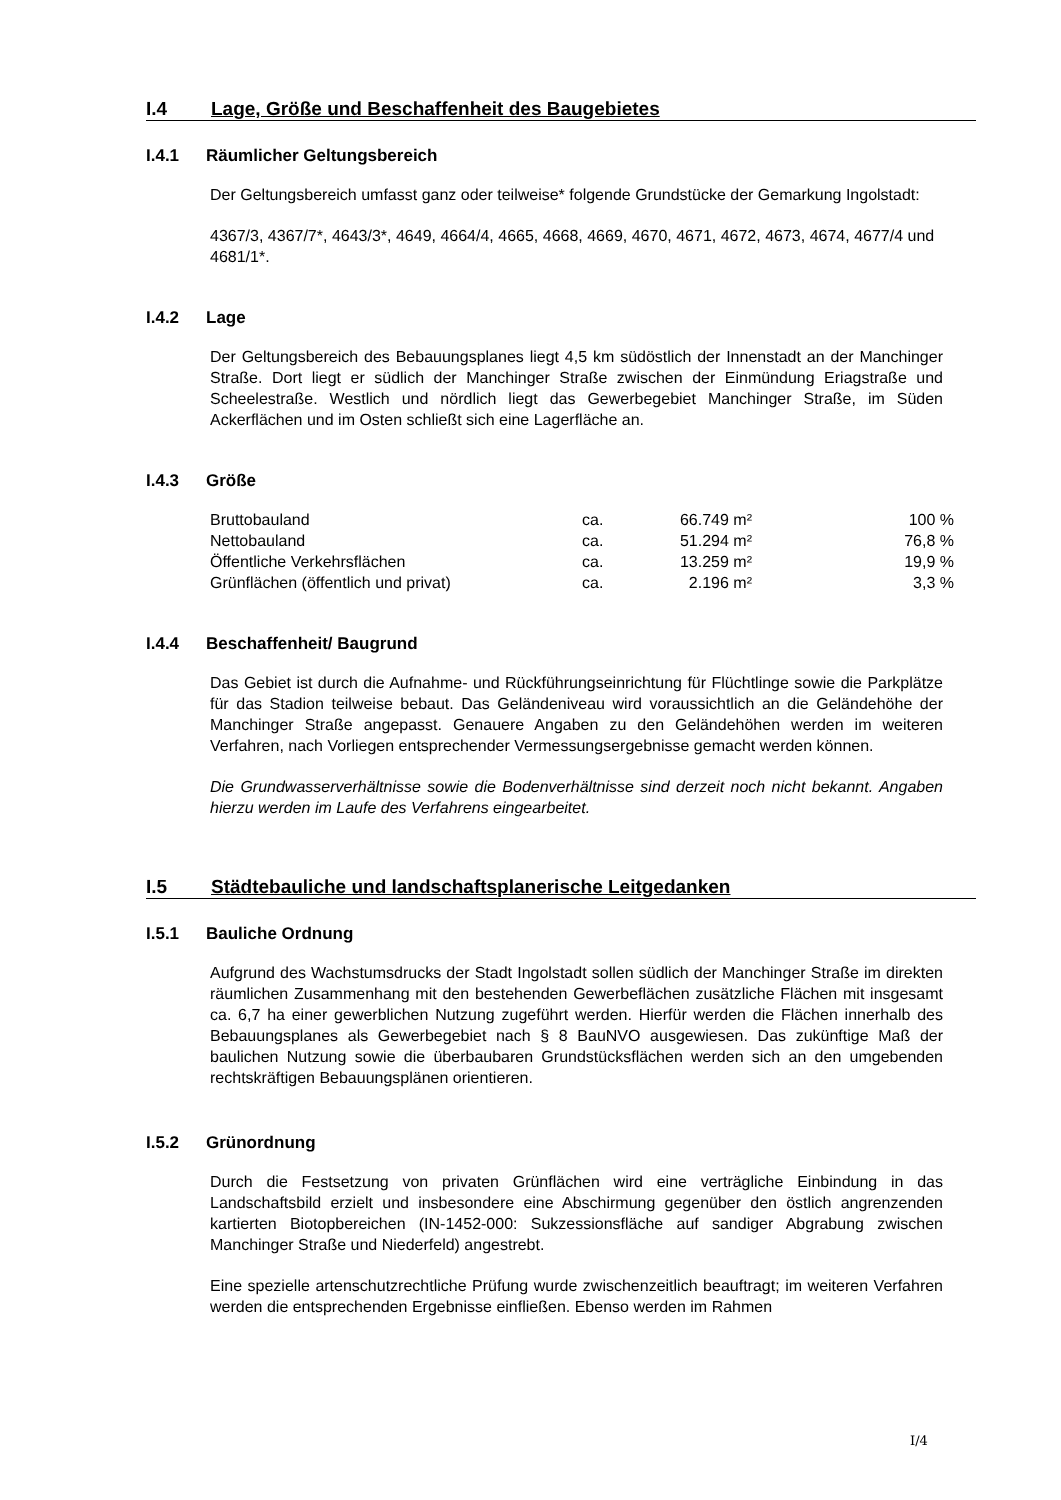I.4 Lage, Größe und Beschaffenheit des Baugebietes
I.4.1 Räumlicher Geltungsbereich
Der Geltungsbereich umfasst ganz oder teilweise* folgende Grundstücke der Gemarkung Ingolstadt:
4367/3, 4367/7*, 4643/3*, 4649, 4664/4, 4665, 4668, 4669, 4670, 4671, 4672, 4673, 4674, 4677/4 und 4681/1*.
I.4.2 Lage
Der Geltungsbereich des Bebauungsplanes liegt 4,5 km südöstlich der Innenstadt an der Manchinger Straße. Dort liegt er südlich der Manchinger Straße zwischen der Einmündung Eriagstraße und Scheelestraße. Westlich und nördlich liegt das Gewerbegebiet Manchinger Straße, im Süden Ackerflächen und im Osten schließt sich eine Lagerfläche an.
I.4.3 Größe
| Bruttobauland | ca. | 66.749 m² | 100 % |
| Nettobauland | ca. | 51.294 m² | 76,8 % |
| Öffentliche Verkehrsflächen | ca. | 13.259 m² | 19,9 % |
| Grünflächen (öffentlich und privat) | ca. | 2.196 m² | 3,3 % |
I.4.4 Beschaffenheit/ Baugrund
Das Gebiet ist durch die Aufnahme- und Rückführungseinrichtung für Flüchtlinge sowie die Parkplätze für das Stadion teilweise bebaut. Das Geländeniveau wird voraussichtlich an die Geländehöhe der Manchinger Straße angepasst. Genauere Angaben zu den Geländehöhen werden im weiteren Verfahren, nach Vorliegen entsprechender Vermessungsergebnisse gemacht werden können.
Die Grundwasserverhältnisse sowie die Bodenverhältnisse sind derzeit noch nicht bekannt. Angaben hierzu werden im Laufe des Verfahrens eingearbeitet.
I.5 Städtebauliche und landschaftsplanerische Leitgedanken
I.5.1 Bauliche Ordnung
Aufgrund des Wachstumsdrucks der Stadt Ingolstadt sollen südlich der Manchinger Straße im direkten räumlichen Zusammenhang mit den bestehenden Gewerbeflächen zusätzliche Flächen mit insgesamt ca. 6,7 ha einer gewerblichen Nutzung zugeführt werden. Hierfür werden die Flächen innerhalb des Bebauungsplanes als Gewerbegebiet nach § 8 BauNVO ausgewiesen. Das zukünftige Maß der baulichen Nutzung sowie die überbaubaren Grundstücksflächen werden sich an den umgebenden rechtskräftigen Bebauungsplänen orientieren.
I.5.2 Grünordnung
Durch die Festsetzung von privaten Grünflächen wird eine verträgliche Einbindung in das Landschaftsbild erzielt und insbesondere eine Abschirmung gegenüber den östlich angrenzenden kartierten Biotopbereichen (IN-1452-000: Sukzessionsfläche auf sandiger Abgrabung zwischen Manchinger Straße und Niederfeld) angestrebt.
Eine spezielle artenschutzrechtliche Prüfung wurde zwischenzeitlich beauftragt; im weiteren Verfahren werden die entsprechenden Ergebnisse einfließen. Ebenso werden im Rahmen
I/4